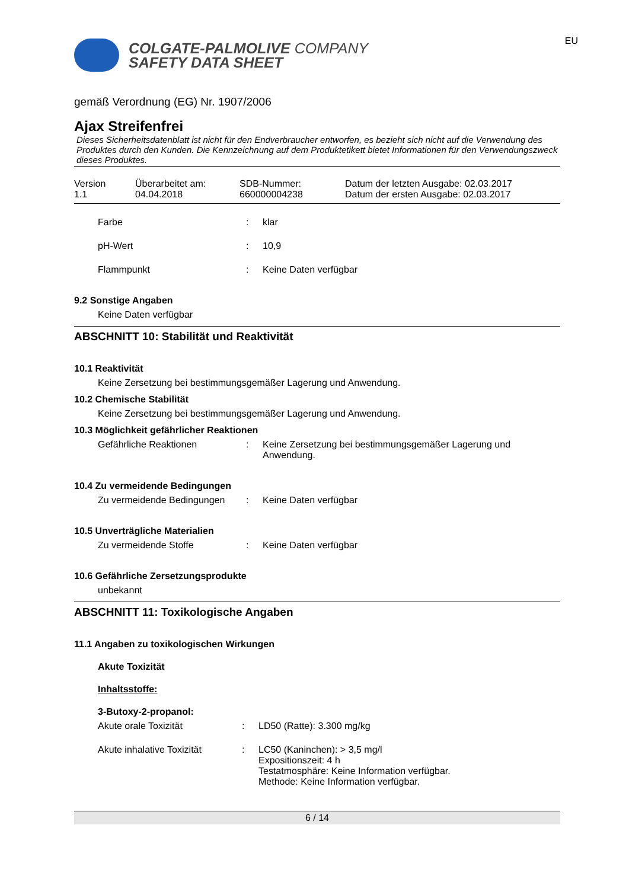COLGATE-PALMOLIVE COMPANY
SAFETY DATA SHEET
EU
gemäß Verordnung (EG) Nr. 1907/2006
Ajax Streifenfrei
Dieses Sicherheitsdatenblatt ist nicht für den Endverbraucher entworfen, es bezieht sich nicht auf die Verwendung des Produktes durch den Kunden. Die Kennzeichnung auf dem Produktetikett bietet Informationen für den Verwendungszweck dieses Produktes.
Version
1.1
Überarbeitet am:
04.04.2018
SDB-Nummer:
660000004238
Datum der letzten Ausgabe: 02.03.2017
Datum der ersten Ausgabe: 02.03.2017
Farbe: klar
pH-Wert: 10,9
Flammpunkt: Keine Daten verfügbar
9.2 Sonstige Angaben
Keine Daten verfügbar
ABSCHNITT 10: Stabilität und Reaktivität
10.1 Reaktivität
Keine Zersetzung bei bestimmungsgemäßer Lagerung und Anwendung.
10.2 Chemische Stabilität
Keine Zersetzung bei bestimmungsgemäßer Lagerung und Anwendung.
10.3 Möglichkeit gefährlicher Reaktionen
Gefährliche Reaktionen: Keine Zersetzung bei bestimmungsgemäßer Lagerung und Anwendung.
10.4 Zu vermeidende Bedingungen
Zu vermeidende Bedingungen: Keine Daten verfügbar
10.5 Unverträgliche Materialien
Zu vermeidende Stoffe: Keine Daten verfügbar
10.6 Gefährliche Zersetzungsprodukte
unbekannt
ABSCHNITT 11: Toxikologische Angaben
11.1 Angaben zu toxikologischen Wirkungen
Akute Toxizität
Inhaltsstoffe:
3-Butoxy-2-propanol:
Akute orale Toxizität: LD50 (Ratte): 3.300 mg/kg
Akute inhalative Toxizität: LC50 (Kaninchen): > 3,5 mg/l
Expositionszeit: 4 h
Testatmosphäre: Keine Information verfügbar.
Methode: Keine Information verfügbar.
6 / 14